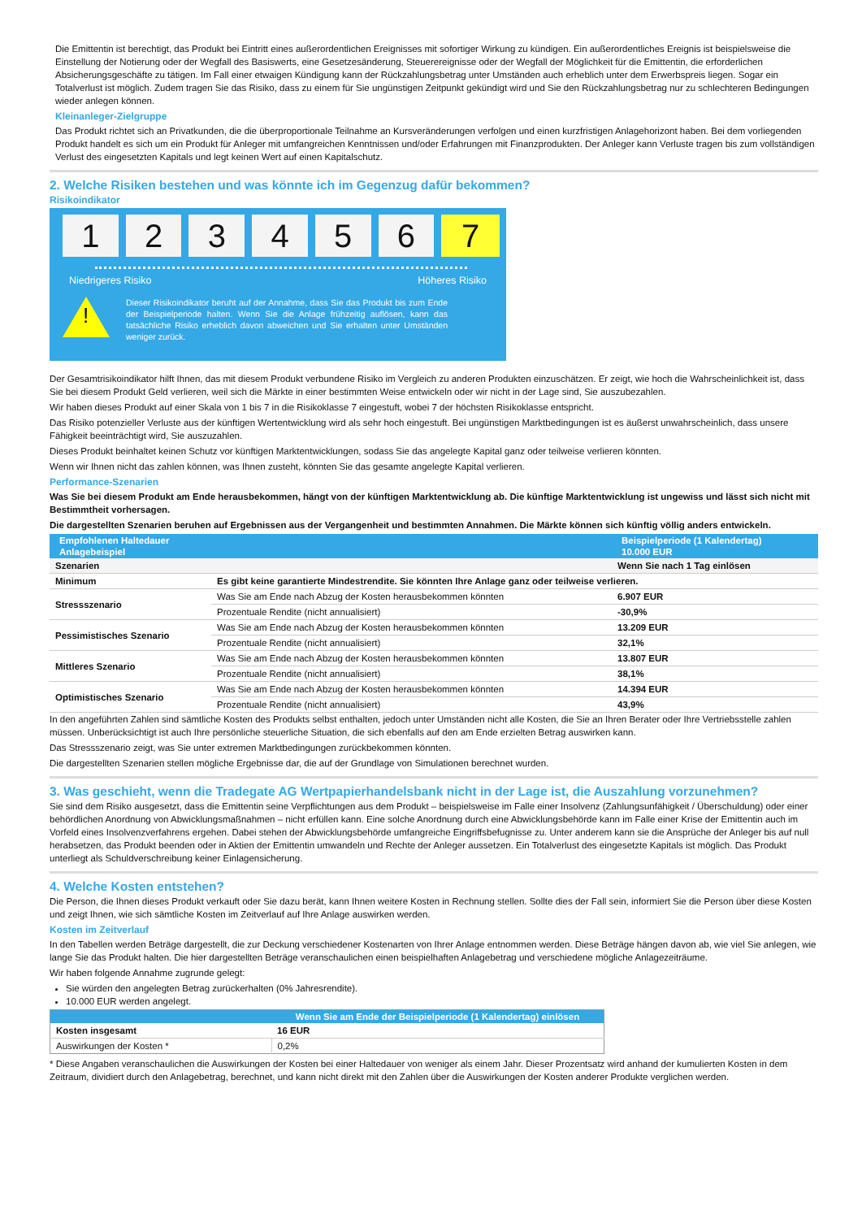Die Emittentin ist berechtigt, das Produkt bei Eintritt eines außerordentlichen Ereignisses mit sofortiger Wirkung zu kündigen. Ein außerordentliches Ereignis ist beispielsweise die Einstellung der Notierung oder der Wegfall des Basiswerts, eine Gesetzesänderung, Steuerereignisse oder der Wegfall der Möglichkeit für die Emittentin, die erforderlichen Absicherungsgeschäfte zu tätigen. Im Fall einer etwaigen Kündigung kann der Rückzahlungsbetrag unter Umständen auch erheblich unter dem Erwerbspreis liegen. Sogar ein Totalverlust ist möglich. Zudem tragen Sie das Risiko, dass zu einem für Sie ungünstigen Zeitpunkt gekündigt wird und Sie den Rückzahlungsbetrag nur zu schlechteren Bedingungen wieder anlegen können.
Kleinanleger-Zielgruppe
Das Produkt richtet sich an Privatkunden, die die überproportionale Teilnahme an Kursveränderungen verfolgen und einen kurzfristigen Anlagehorizont haben. Bei dem vorliegenden Produkt handelt es sich um ein Produkt für Anleger mit umfangreichen Kenntnissen und/oder Erfahrungen mit Finanzprodukten. Der Anleger kann Verluste tragen bis zum vollständigen Verlust des eingesetzten Kapitals und legt keinen Wert auf einen Kapitalschutz.
2. Welche Risiken bestehen und was könnte ich im Gegenzug dafür bekommen?
Risikoindikator
1 2 3 4 5 6 7
Niedrigeres Risiko Höheres Risiko
!
Dieser Risikoindikator beruht auf der Annahme, dass Sie das Produkt bis zum Ende der Beispielperiode halten. Wenn Sie die Anlage frühzeitig auflösen, kann das tatsächliche Risiko erheblich davon abweichen und Sie erhalten unter Umständen weniger zurück.
Der Gesamtrisikoindikator hilft Ihnen, das mit diesem Produkt verbundene Risiko im Vergleich zu anderen Produkten einzuschätzen. Er zeigt, wie hoch die Wahrscheinlichkeit ist, dass Sie bei diesem Produkt Geld verlieren, weil sich die Märkte in einer bestimmten Weise entwickeln oder wir nicht in der Lage sind, Sie auszubezahlen.
Wir haben dieses Produkt auf einer Skala von 1 bis 7 in die Risikoklasse 7 eingestuft, wobei 7 der höchsten Risikoklasse entspricht.
Das Risiko potenzieller Verluste aus der künftigen Wertentwicklung wird als sehr hoch eingestuft. Bei ungünstigen Marktbedingungen ist es äußerst unwahrscheinlich, dass unsere Fähigkeit beeinträchtigt wird, Sie auszuzahlen.
Dieses Produkt beinhaltet keinen Schutz vor künftigen Marktentwicklungen, sodass Sie das angelegte Kapital ganz oder teilweise verlieren könnten.
Wenn wir Ihnen nicht das zahlen können, was Ihnen zusteht, könnten Sie das gesamte angelegte Kapital verlieren.
Performance-Szenarien
Was Sie bei diesem Produkt am Ende herausbekommen, hängt von der künftigen Marktentwicklung ab. Die künftige Marktentwicklung ist ungewiss und lässt sich nicht mit Bestimmtheit vorhersagen.
Die dargestellten Szenarien beruhen auf Ergebnissen aus der Vergangenheit und bestimmten Annahmen. Die Märkte können sich künftig völlig anders entwickeln.
| Empfohlenen Haltedauer Anlagebeispiel | | Beispielperiode (1 Kalendertag) 10.000 EUR |
| --- | --- | --- |
| Szenarien | | Wenn Sie nach 1 Tag einlösen |
| Minimum | Es gibt keine garantierte Mindestrendite. Sie könnten Ihre Anlage ganz oder teilweise verlieren. | |
| Stressszenario | Was Sie am Ende nach Abzug der Kosten herausbekommen könnten | 6.907 EUR |
| | Prozentuale Rendite (nicht annualisiert) | -30,9% |
| Pessimistisches Szenario | Was Sie am Ende nach Abzug der Kosten herausbekommen könnten | 13.209 EUR |
| | Prozentuale Rendite (nicht annualisiert) | 32,1% |
| Mittleres Szenario | Was Sie am Ende nach Abzug der Kosten herausbekommen könnten | 13.807 EUR |
| | Prozentuale Rendite (nicht annualisiert) | 38,1% |
| Optimistisches Szenario | Was Sie am Ende nach Abzug der Kosten herausbekommen könnten | 14.394 EUR |
| | Prozentuale Rendite (nicht annualisiert) | 43,9% |
In den angeführten Zahlen sind sämtliche Kosten des Produkts selbst enthalten, jedoch unter Umständen nicht alle Kosten, die Sie an Ihren Berater oder Ihre Vertriebsstelle zahlen müssen. Unberücksichtigt ist auch Ihre persönliche steuerliche Situation, die sich ebenfalls auf den am Ende erzielten Betrag auswirken kann.
Das Stressszenario zeigt, was Sie unter extremen Marktbedingungen zurückbekommen könnten.
Die dargestellten Szenarien stellen mögliche Ergebnisse dar, die auf der Grundlage von Simulationen berechnet wurden.
3. Was geschieht, wenn die Tradegate AG Wertpapierhandelsbank nicht in der Lage ist, die Auszahlung vorzunehmen?
Sie sind dem Risiko ausgesetzt, dass die Emittentin seine Verpflichtungen aus dem Produkt – beispielsweise im Falle einer Insolvenz (Zahlungsunfähigkeit / Überschuldung) oder einer behördlichen Anordnung von Abwicklungsmaßnahmen – nicht erfüllen kann. Eine solche Anordnung durch eine Abwicklungsbehörde kann im Falle einer Krise der Emittentin auch im Vorfeld eines Insolvenzverfahrens ergehen. Dabei stehen der Abwicklungsbehörde umfangreiche Eingriffsbefugnisse zu. Unter anderem kann sie die Ansprüche der Anleger bis auf null herabsetzen, das Produkt beenden oder in Aktien der Emittentin umwandeln und Rechte der Anleger aussetzen. Ein Totalverlust des eingesetzte Kapitals ist möglich. Das Produkt unterliegt als Schuldverschreibung keiner Einlagensicherung.
4. Welche Kosten entstehen?
Die Person, die Ihnen dieses Produkt verkauft oder Sie dazu berät, kann Ihnen weitere Kosten in Rechnung stellen. Sollte dies der Fall sein, informiert Sie die Person über diese Kosten und zeigt Ihnen, wie sich sämtliche Kosten im Zeitverlauf auf Ihre Anlage auswirken werden.
Kosten im Zeitverlauf
In den Tabellen werden Beträge dargestellt, die zur Deckung verschiedener Kostenarten von Ihrer Anlage entnommen werden. Diese Beträge hängen davon ab, wie viel Sie anlegen, wie lange Sie das Produkt halten. Die hier dargestellten Beträge veranschaulichen einen beispielhaften Anlagebetrag und verschiedene mögliche Anlagezeiträume.
Wir haben folgende Annahme zugrunde gelegt:
Sie würden den angelegten Betrag zurückerhalten (0% Jahresrendite).
10.000 EUR werden angelegt.
| | Wenn Sie am Ende der Beispielperiode (1 Kalendertag) einlösen |
| --- | --- |
| Kosten insgesamt | 16 EUR |
| Auswirkungen der Kosten * | 0,2% |
* Diese Angaben veranschaulichen die Auswirkungen der Kosten bei einer Haltedauer von weniger als einem Jahr. Dieser Prozentsatz wird anhand der kumulierten Kosten in dem Zeitraum, dividiert durch den Anlagebetrag, berechnet, und kann nicht direkt mit den Zahlen über die Auswirkungen der Kosten anderer Produkte verglichen werden.